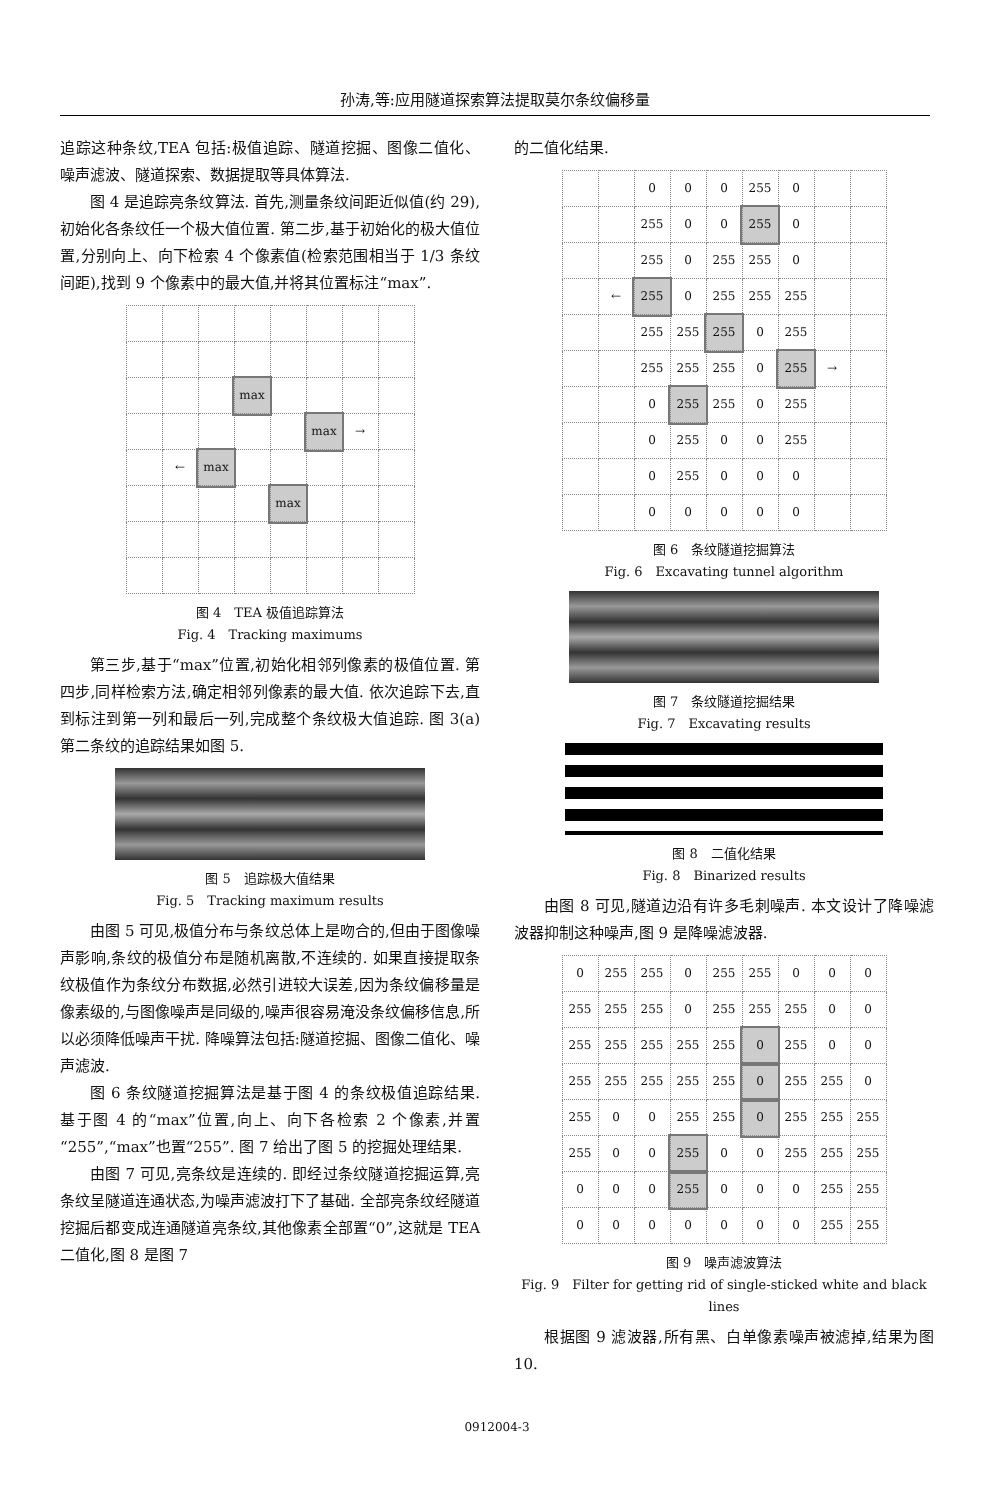孙涛,等:应用隧道探索算法提取莫尔条纹偏移量
追踪这种条纹,TEA 包括:极值追踪、隧道挖掘、图像二值化、噪声滤波、隧道探索、数据提取等具体算法.
图 4 是追踪亮条纹算法. 首先,测量条纹间距近似值(约 29),初始化各条纹任一个极大值位置. 第二步,基于初始化的极大值位置,分别向上、向下检索 4 个像素值(检索范围相当于 1/3 条纹间距),找到 9 个像素中的最大值,并将其位置标注“max”.
| | | | max | | | | |
| | | | | | max | → | |
| | ← | max | | | | | |
| | | | | max | | | |
图 4　TEA 极值追踪算法
Fig. 4　Tracking maximums
第三步,基于“max”位置,初始化相邻列像素的极值位置. 第四步,同样检索方法,确定相邻列像素的最大值. 依次追踪下去,直到标注到第一列和最后一列,完成整个条纹极大值追踪. 图 3(a)第二条纹的追踪结果如图 5.
图 5　追踪极大值结果
Fig. 5　Tracking maximum results
由图 5 可见,极值分布与条纹总体上是吻合的,但由于图像噪声影响,条纹的极值分布是随机离散,不连续的. 如果直接提取条纹极值作为条纹分布数据,必然引进较大误差,因为条纹偏移量是像素级的,与图像噪声是同级的,噪声很容易淹没条纹偏移信息,所以必须降低噪声干扰. 降噪算法包括:隧道挖掘、图像二值化、噪声滤波.
图 6 条纹隧道挖掘算法是基于图 4 的条纹极值追踪结果. 基于图 4 的“max”位置,向上、向下各检索 2 个像素,并置“255”,“max”也置“255”. 图 7 给出了图 5 的挖掘处理结果.
由图 7 可见,亮条纹是连续的. 即经过条纹隧道挖掘运算,亮条纹呈隧道连通状态,为噪声滤波打下了基础. 全部亮条纹经隧道挖掘后都变成连通隧道亮条纹,其他像素全部置“0”,这就是 TEA 二值化,图 8 是图 7
的二值化结果.
| | | 0 | 0 | 0 | 255 | 0 | | |
| | | 255 | 0 | 0 | 255 | 0 | | |
| | | 255 | 0 | 255 | 255 | 0 | | |
| | ← | 255 | 0 | 255 | 255 | 255 | | |
| | | 255 | 255 | 255 | 0 | 255 | | |
| | | 255 | 255 | 255 | 0 | 255 | → | |
| | | 0 | 255 | 255 | 0 | 255 | | |
| | | 0 | 255 | 0 | 0 | 255 | | |
| | | 0 | 255 | 0 | 0 | 0 | | |
| | | 0 | 0 | 0 | 0 | 0 | | |
图 6　条纹隧道挖掘算法
Fig. 6　Excavating tunnel algorithm
图 7　条纹隧道挖掘结果
Fig. 7　Excavating results
图 8　二值化结果
Fig. 8　Binarized results
由图 8 可见,隧道边沿有许多毛刺噪声. 本文设计了降噪滤波器抑制这种噪声,图 9 是降噪滤波器.
| 0 | 255 | 255 | 0 | 255 | 255 | 0 | 0 | 0 |
| 255 | 255 | 255 | 0 | 255 | 255 | 255 | 0 | 0 |
| 255 | 255 | 255 | 255 | 255 | 0 | 255 | 0 | 0 |
| 255 | 255 | 255 | 255 | 255 | 0 | 255 | 255 | 0 |
| 255 | 0 | 0 | 255 | 255 | 0 | 255 | 255 | 255 |
| 255 | 0 | 0 | 255 | 0 | 0 | 255 | 255 | 255 |
| 0 | 0 | 0 | 255 | 0 | 0 | 0 | 255 | 255 |
| 0 | 0 | 0 | 0 | 0 | 0 | 0 | 255 | 255 |
图 9　噪声滤波算法
Fig. 9　Filter for getting rid of single-sticked white and black lines
根据图 9 滤波器,所有黑、白单像素噪声被滤掉,结果为图 10.
0912004-3